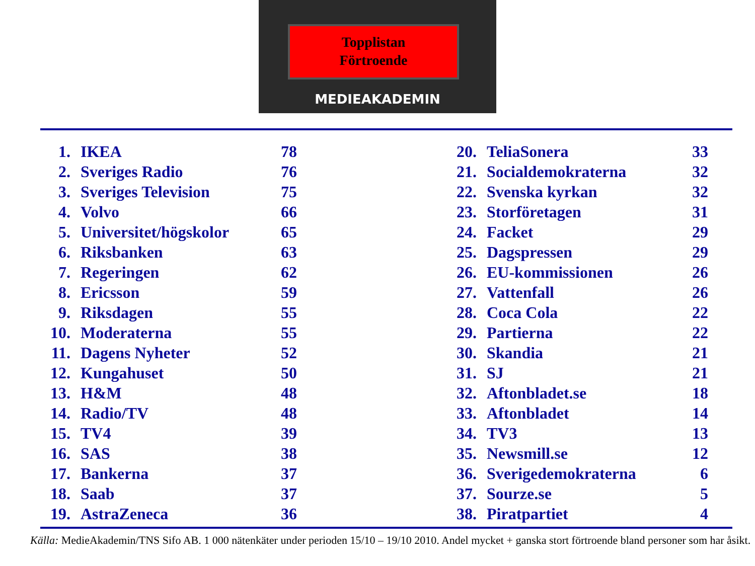Topplistan
Förtroende
MEDIEAKADEMIN
| 1. | IKEA | 78 |
| 2. | Sveriges Radio | 76 |
| 3. | Sveriges Television | 75 |
| 4. | Volvo | 66 |
| 5. | Universitet/högskolor | 65 |
| 6. | Riksbanken | 63 |
| 7. | Regeringen | 62 |
| 8. | Ericsson | 59 |
| 9. | Riksdagen | 55 |
| 10. | Moderaterna | 55 |
| 11. | Dagens Nyheter | 52 |
| 12. | Kungahuset | 50 |
| 13. | H&M | 48 |
| 14. | Radio/TV | 48 |
| 15. | TV4 | 39 |
| 16. | SAS | 38 |
| 17. | Bankerna | 37 |
| 18. | Saab | 37 |
| 19. | AstraZeneca | 36 |
| 20. | TeliaSonera | 33 |
| 21. | Socialdemokraterna | 32 |
| 22. | Svenska kyrkan | 32 |
| 23. | Storföretagen | 31 |
| 24. | Facket | 29 |
| 25. | Dagspressen | 29 |
| 26. | EU-kommissionen | 26 |
| 27. | Vattenfall | 26 |
| 28. | Coca Cola | 22 |
| 29. | Partierna | 22 |
| 30. | Skandia | 21 |
| 31. | SJ | 21 |
| 32. | Aftonbladet.se | 18 |
| 33. | Aftonbladet | 14 |
| 34. | TV3 | 13 |
| 35. | Newsmill.se | 12 |
| 36. | Sverigedemokraterna | 6 |
| 37. | Sourze.se | 5 |
| 38. | Piratpartiet | 4 |
Källa: MedieAkademin/TNS Sifo AB. 1 000 nätenkäter under perioden 15/10 – 19/10 2010. Andel mycket + ganska stort förtroende bland personer som har åsikt.